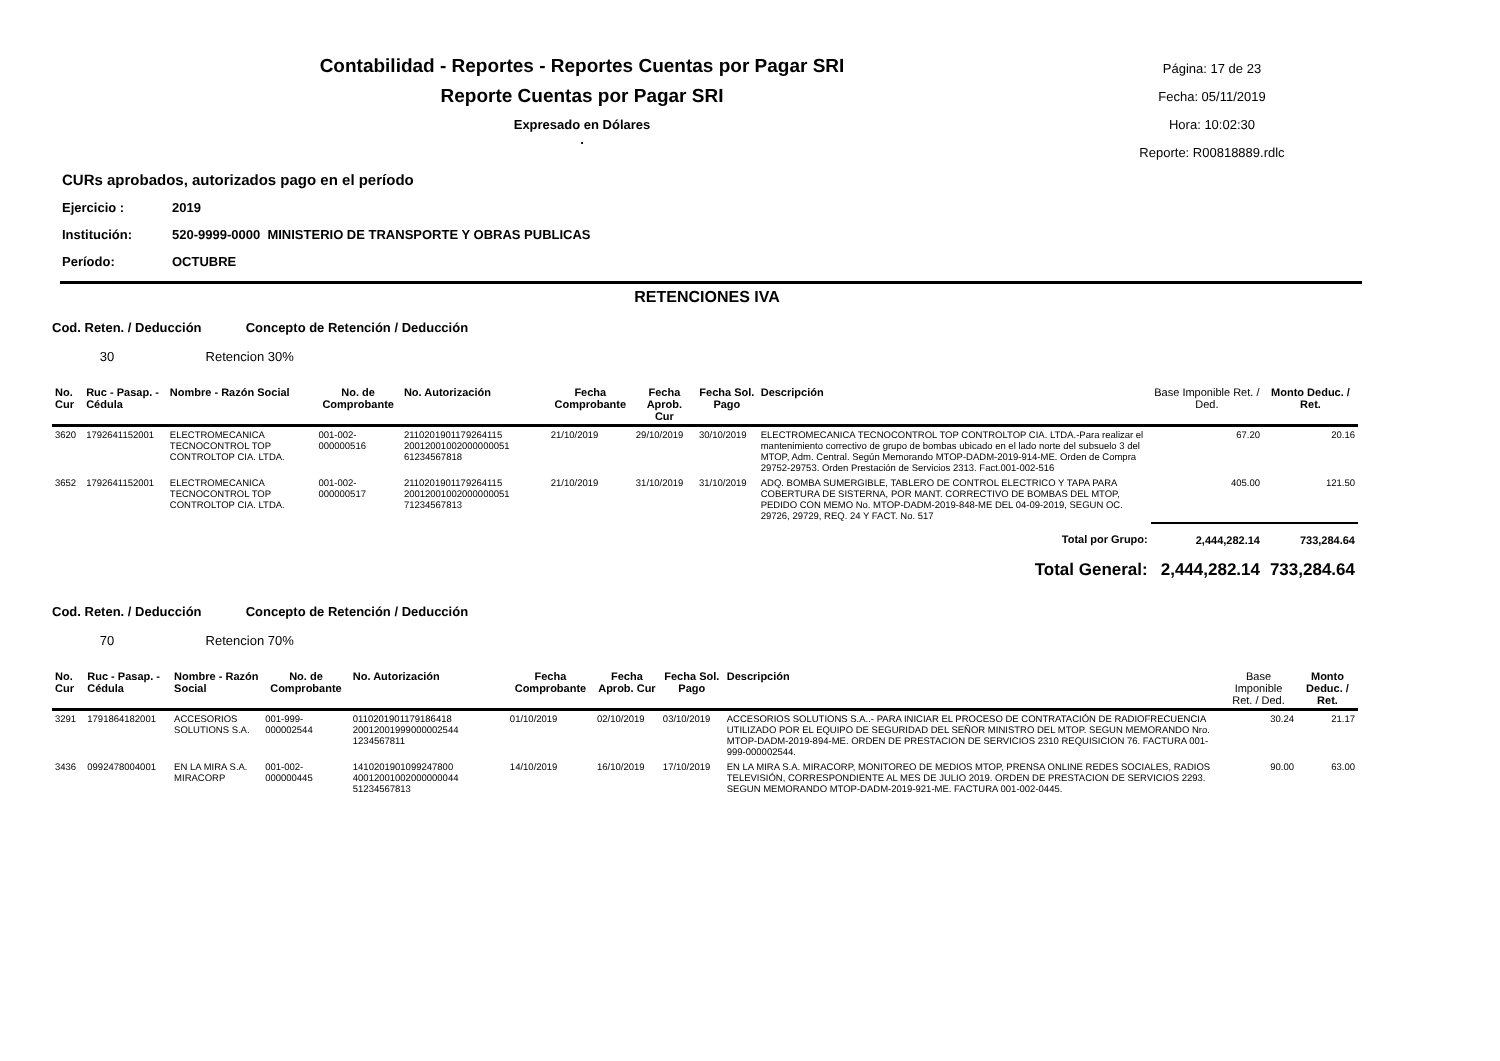Contabilidad - Reportes - Reportes Cuentas por Pagar SRI
Reporte Cuentas por Pagar SRI
Expresado en Dólares
.
Página: 17 de 23
Fecha: 05/11/2019
Hora: 10:02:30
Reporte: R00818889.rdlc
CURs aprobados, autorizados pago en el período
Ejercicio : 2019
Institución: 520-9999-0000 MINISTERIO DE TRANSPORTE Y OBRAS PUBLICAS
Período: OCTUBRE
RETENCIONES IVA
Cod. Reten. / Deducción Concepto de Retención / Deducción
30 Retencion 30%
| No. Cur | Ruc - Pasap. - Cédula | Nombre - Razón Social | No. de Comprobante | No. Autorización | Fecha Comprobante | Fecha Aprob. Cur | Fecha Sol. Pago | Descripción | Base Imponible Ret. / Ded. | Monto Deduc. / Ret. |
| --- | --- | --- | --- | --- | --- | --- | --- | --- | --- | --- |
| 3620 | 1792641152001 | ELECTROMECANICA TECNOCONTROL TOP CONTROLTOP CIA. LTDA. | 001-002-000000516 | 2110201901179264115 20012001002000000051 61234567818 | 21/10/2019 | 29/10/2019 | 30/10/2019 | ELECTROMECANICA TECNOCONTROL TOP CONTROLTOP CIA. LTDA.-Para realizar el mantenimiento correctivo de grupo de bombas ubicado en el lado norte del subsuelo 3 del MTOP, Adm. Central. Según Memorando MTOP-DADM-2019-914-ME. Orden de Compra 29752-29753. Orden Prestación de Servicios 2313. Fact.001-002-516 | 67.20 | 20.16 |
| 3652 | 1792641152001 | ELECTROMECANICA TECNOCONTROL TOP CONTROLTOP CIA. LTDA. | 001-002-000000517 | 2110201901179264115 20012001002000000051 71234567813 | 21/10/2019 | 31/10/2019 | 31/10/2019 | ADQ. BOMBA SUMERGIBLE, TABLERO DE CONTROL ELECTRICO Y TAPA PARA COBERTURA DE SISTERNA, POR MANT. CORRECTIVO DE BOMBAS DEL MTOP, PEDIDO CON MEMO No. MTOP-DADM-2019-848-ME DEL 04-09-2019, SEGUN OC. 29726, 29729, REQ. 24 Y FACT. No. 517 | 405.00 | 121.50 |
| Total por Grupo: | | | | | | | | | 2,444,282.14 | 733,284.64 |
| Total General: | | | | | | | | | 2,444,282.14 | 733,284.64 |
Cod. Reten. / Deducción Concepto de Retención / Deducción
70 Retencion 70%
| No. Cur | Ruc - Pasap. - Cédula | Nombre - Razón Social | No. de Comprobante | No. Autorización | Fecha Comprobante | Fecha Aprob. Cur | Fecha Sol. Pago | Descripción | Base Imponible Ret. / Ded. | Monto Deduc. / Ret. |
| --- | --- | --- | --- | --- | --- | --- | --- | --- | --- | --- |
| 3291 | 1791864182001 | ACCESORIOS SOLUTIONS S.A. | 001-999-000002544 | 0110201901179186418 20012001999000002544 1234567811 | 01/10/2019 | 02/10/2019 | 03/10/2019 | ACCESORIOS SOLUTIONS S.A..- PARA INICIAR EL PROCESO DE CONTRATACIÓN DE RADIOFRECUENCIA UTILIZADO POR EL EQUIPO DE SEGURIDAD DEL SEÑOR MINISTRO DEL MTOP. SEGUN MEMORANDO Nro. MTOP-DADM-2019-894-ME. ORDEN DE PRESTACION DE SERVICIOS 2310 REQUISICION 76. FACTURA 001-999-000002544. | 30.24 | 21.17 |
| 3436 | 0992478004001 | EN LA MIRA S.A. MIRACORP | 001-002-000000445 | 1410201901099247800 40012001002000000044 51234567813 | 14/10/2019 | 16/10/2019 | 17/10/2019 | EN LA MIRA S.A. MIRACORP, MONITOREO DE MEDIOS MTOP, PRENSA ONLINE REDES SOCIALES, RADIOS TELEVISIÓN, CORRESPONDIENTE AL MES DE JULIO 2019. ORDEN DE PRESTACION DE SERVICIOS 2293. SEGUN MEMORANDO MTOP-DADM-2019-921-ME. FACTURA 001-002-0445. | 90.00 | 63.00 |